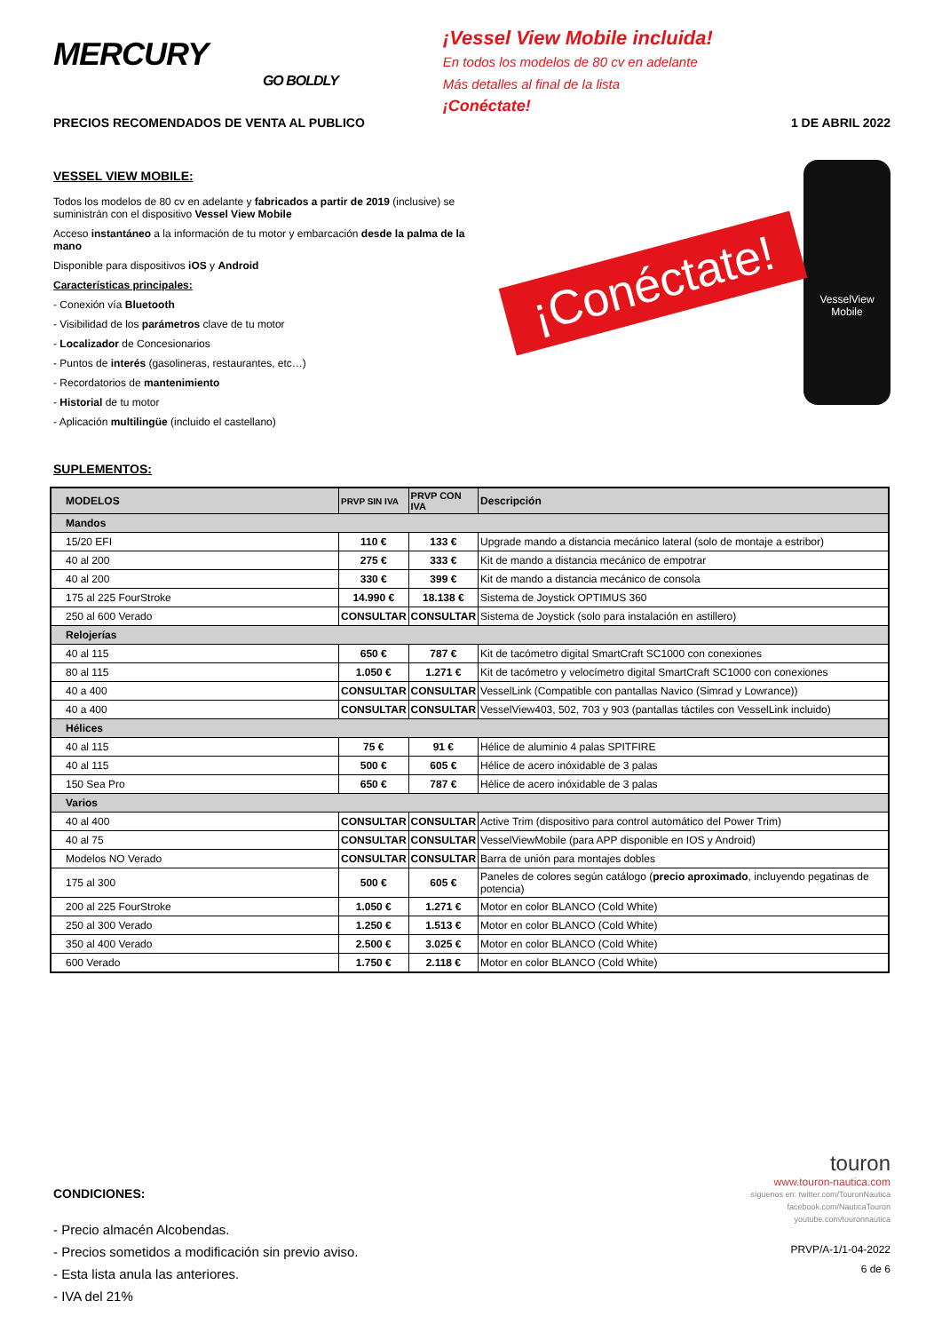MERCURY
GO BOLDLY
PRECIOS RECOMENDADOS DE VENTA AL PUBLICO
¡Vessel View Mobile incluida!
En todos los modelos de 80 cv en adelante
Más detalles al final de la lista
¡Conéctate!
1 DE ABRIL 2022
VESSEL VIEW MOBILE:
Todos los modelos de 80 cv en adelante y fabricados a partir de 2019 (inclusive) se suministrán con el dispositivo Vessel View Mobile
Acceso instantáneo a la información de tu motor y embarcación desde la palma de la mano
Disponible para dispositivos iOS y Android
Características principales:
- Conexión vía Bluetooth
- Visibilidad de los parámetros clave de tu motor
- Localizador de Concesionarios
- Puntos de interés (gasolineras, restaurantes, etc…)
- Recordatorios de mantenimiento
- Historial de tu motor
- Aplicación multilingüe (incluido el castellano)
¡Conéctate!
VesselView Mobile
SUPLEMENTOS:
| MODELOS | PRVP SIN IVA | PRVP CON IVA | Descripción |
| --- | --- | --- | --- |
| Mandos | | | |
| 15/20 EFI | 110 € | 133 € | Upgrade mando a distancia mecánico lateral (solo de montaje a estribor) |
| 40 al 200 | 275 € | 333 € | Kit de mando a distancia mecánico de empotrar |
| 40 al 200 | 330 € | 399 € | Kit de mando a distancia mecánico de consola |
| 175 al 225 FourStroke | 14.990 € | 18.138 € | Sistema de Joystick OPTIMUS 360 |
| 250 al 600 Verado | CONSULTAR | CONSULTAR | Sistema de Joystick (solo para instalación en astillero) |
| Relojerías | | | |
| 40 al 115 | 650 € | 787 € | Kit de tacómetro digital SmartCraft SC1000 con conexiones |
| 80 al 115 | 1.050 € | 1.271 € | Kit de tacómetro y velocímetro digital SmartCraft SC1000 con conexiones |
| 40 a 400 | CONSULTAR | CONSULTAR | VesselLink (Compatible con pantallas Navico (Simrad y Lowrance)) |
| 40 a 400 | CONSULTAR | CONSULTAR | VesselView403, 502, 703 y 903 (pantallas táctiles con VesselLink incluido) |
| Hélices | | | |
| 40 al 115 | 75 € | 91 € | Hélice de aluminio 4 palas SPITFIRE |
| 40 al 115 | 500 € | 605 € | Hélice de acero inóxidable de 3 palas |
| 150 Sea Pro | 650 € | 787 € | Hélice de acero inóxidable de 3 palas |
| Varios | | | |
| 40 al 400 | CONSULTAR | CONSULTAR | Active Trim (dispositivo para control automático del Power Trim) |
| 40 al 75 | CONSULTAR | CONSULTAR | VesselViewMobile (para APP disponible en IOS y Android) |
| Modelos NO Verado | CONSULTAR | CONSULTAR | Barra de unión para montajes dobles |
| 175 al 300 | 500 € | 605 € | Paneles de colores según catálogo ( precio aproximado , incluyendo pegatinas de potencia) |
| 200 al 225 FourStroke | 1.050 € | 1.271 € | Motor en color BLANCO (Cold White) |
| 250 al 300 Verado | 1.250 € | 1.513 € | Motor en color BLANCO (Cold White) |
| 350 al 400 Verado | 2.500 € | 3.025 € | Motor en color BLANCO (Cold White) |
| 600 Verado | 1.750 € | 2.118 € | Motor en color BLANCO (Cold White) |
CONDICIONES:
- Precio almacén Alcobendas.
- Precios sometidos a modificación sin previo aviso.
- Esta lista anula las anteriores.
- IVA del 21%
touron
www.touron-nautica.com
síguenos en: twitter.com/TouronNautica
facebook.com/NauticaTouron
youtube.com/touronnautica
PRVP/A-1/1-04-2022
6 de 6